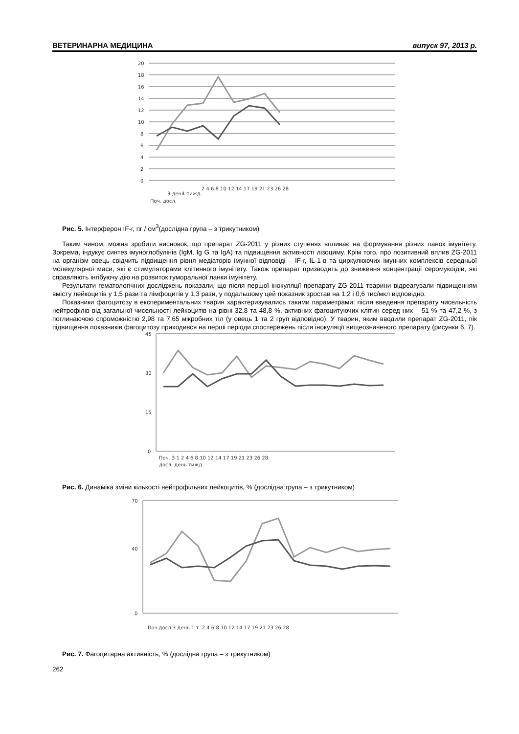ВЕТЕРИНАРНА МЕДИЦИНА випуск 97, 2013 р.
20
18
16
14
12
10
8
6
4
2
0
Поч. досл.
3 день
1 тижд.
2 4 6 8 10 12 14 17 19 21 23 26 28
Рис. 5. Інтерферон IF-г, пг / см<sup>3</sup>(дослідна група – з трикутником)
Таким чином, можна зробити висновок, що препарат ZG-2011 у різних ступенях впливає на формування різних ланок імунітету. Зокрема, індукує синтез імуноглобулінів (IgM, Ig G та IgA) та підвищення активності лізоциму. Крім того, про позитивний вплив ZG-2011 на організм овець свідчить підвищення рівня медіаторів імунної відповіді – IF-г, IL-1-в та циркулюючих імунних комплексів середньої молекулярної маси, які є стимуляторами клітинного імунітету. Також препарат призводить до зниження концентрації серомукоїдів, які справляють інгібуючу дію на розвиток гуморальної ланки імунітету.
Результати гематологічних досліджень показали, що після першої інокуляції препарату ZG-2011 тварини відреагували підвищенням вмісту лейкоцитів у 1,5 рази та лімфоцитів у 1,3 рази, у подальшому цей показник зростав на 1,2 і 0,6 тис/мкл відповідно.
Показники фагоцитозу в експериментальних тварин характеризувались такими параметрами: після введення препарату чисельність нейтрофілів від загальної чисельності лейкоцитів на рівні 32,8 та 48,8 %, активних фагоцитуючих клітин серед них – 51 % та 47,2 %, з поглинаючою спроможністю 2,98 та 7,65 мікробних тіл (у овець 1 та 2 груп відповідно). У тварин, яким вводили препарат ZG-2011, пік підвищення показників фагоцитозу приходився на перші періоди спостережень після інокуляції вищеозначеного препарату (рисунки 6, 7).
45
30
15
0
Поч. 3 1 2 4 6 8 10 12 14 17 19 21 23 26 28
досл. день тижд.
Рис. 6. Динаміка зміни кількості нейтрофільних лейкоцитів, % (дослідна група – з трикутником)
70
40
0
Поч.досл 3 день 1 т. 2 4 6 8 10 12 14 17 19 21 23 26 28
Рис. 7. Фагоцитарна активність, % (дослідна група – з трикутником)
262